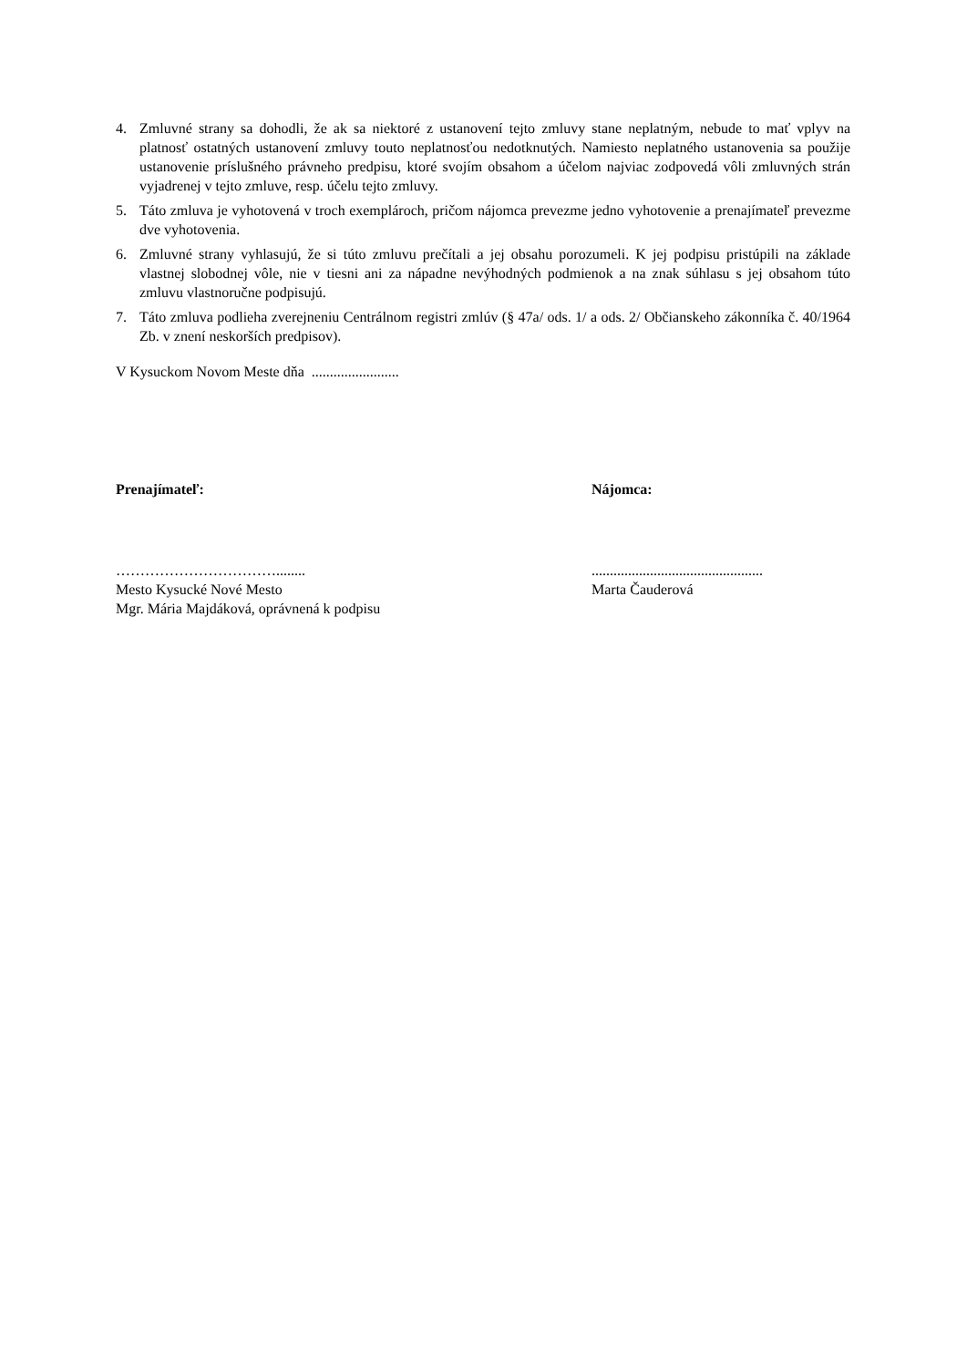4. Zmluvné strany sa dohodli, že ak sa niektoré z ustanovení tejto zmluvy stane neplatným, nebude to mať vplyv na platnosť ostatných ustanovení zmluvy touto neplatnosťou nedotknutých. Namiesto neplatného ustanovenia sa použije ustanovenie príslušného právneho predpisu, ktoré svojím obsahom a účelom najviac zodpovedá vôli zmluvných strán vyjadrenej v tejto zmluve, resp. účelu tejto zmluvy.
5. Táto zmluva je vyhotovená v troch exemplároch, pričom nájomca prevezme jedno vyhotovenie a prenajímateľ prevezme dve vyhotovenia.
6. Zmluvné strany vyhlasujú, že si túto zmluvu prečítali a jej obsahu porozumeli. K jej podpisu pristúpili na základe vlastnej slobodnej vôle, nie v tiesni ani za nápadne nevýhodných podmienok a na znak súhlasu s jej obsahom túto zmluvu vlastnoručne podpisujú.
7. Táto zmluva podlieha zverejneniu Centrálnom registri zmlúv (§ 47a/ ods. 1/ a ods. 2/ Občianskeho zákonníka č. 40/1964 Zb. v znení neskorších predpisov).
V Kysuckom Novom Meste dňa ........................
Prenajímateľ: Nájomca:
……………………………........
Mesto Kysucké Nové Mesto
Mgr. Mária Majdáková, oprávnená k podpisu
...............................................
Marta Čauderová